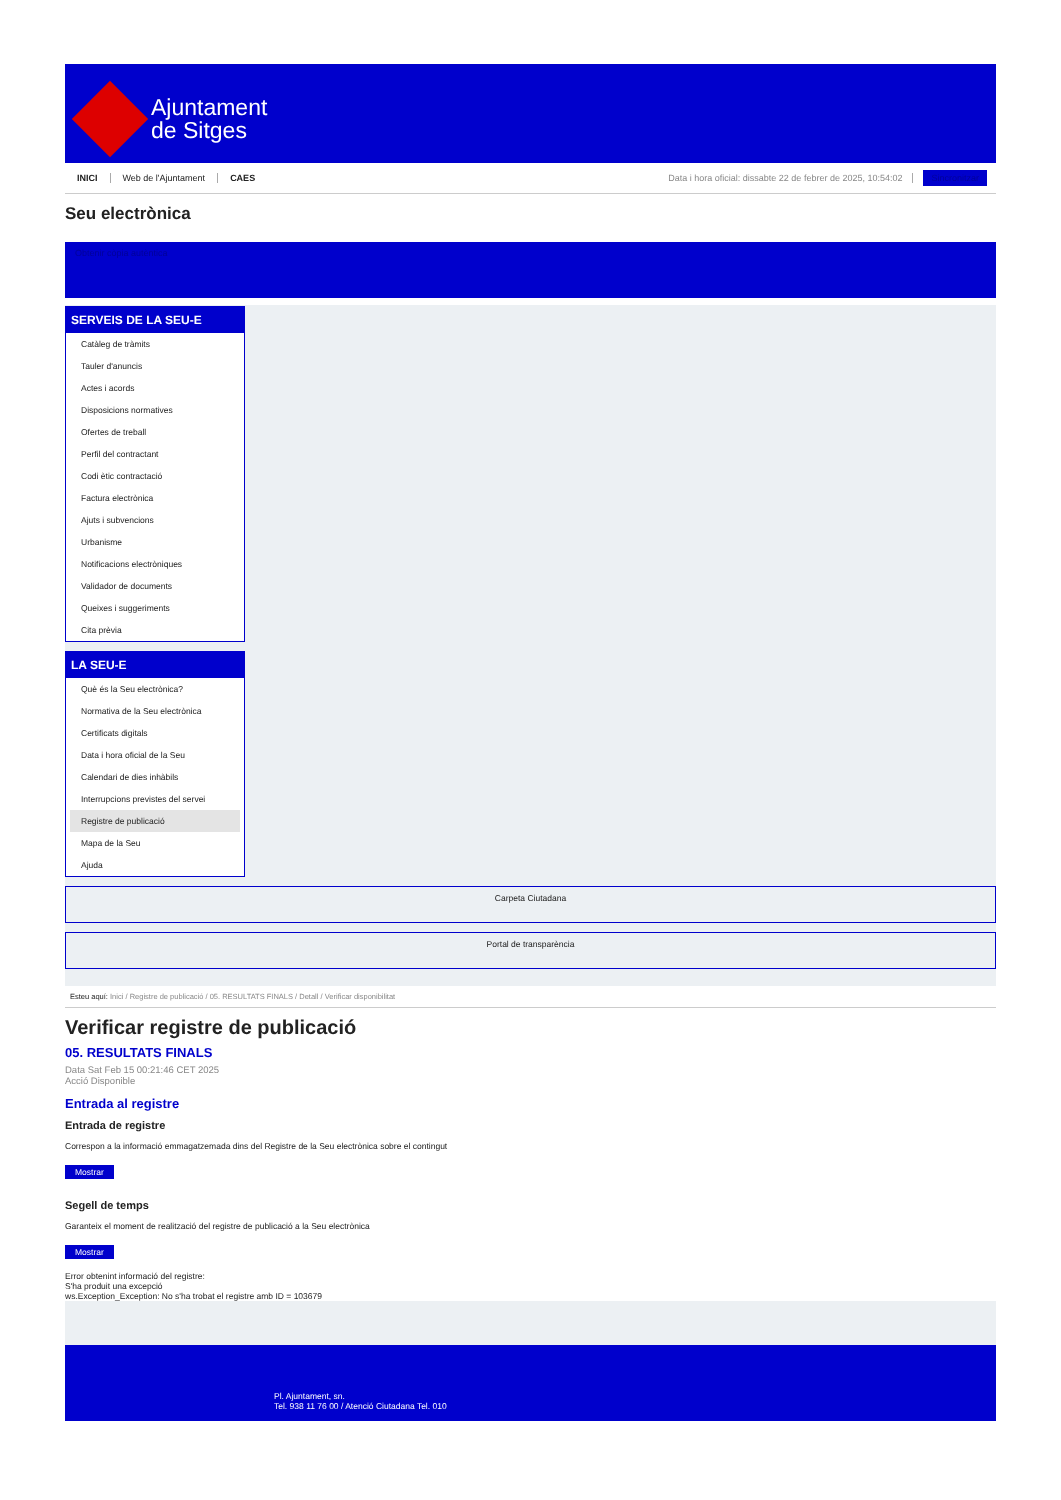Ajuntament
de Sitges
INICI Web de l'Ajuntament CAES Data i hora oficial: dissabte 22 de febrer de 2025, 10:54:02 Sincronitzar
Seu electrònica
Obtenir còpia autèntica
SERVEIS DE LA SEU-E
Catàleg de tràmits
Tauler d'anuncis
Actes i acords
Disposicions normatives
Ofertes de treball
Perfil del contractant
Codi ètic contractació
Factura electrònica
Ajuts i subvencions
Urbanisme
Notificacions electròniques
Validador de documents
Queixes i suggeriments
Cita prèvia
LA SEU-E
Què és la Seu electrònica?
Normativa de la Seu electrònica
Certificats digitals
Data i hora oficial de la Seu
Calendari de dies inhàbils
Interrupcions previstes del servei
Registre de publicació
Mapa de la Seu
Ajuda
Carpeta Ciutadana
Portal de transparència
Esteu aquí: Inici / Registre de publicació / 05. RESULTATS FINALS / Detall / Verificar disponibilitat
Verificar registre de publicació
05. RESULTATS FINALS
Data Sat Feb 15 00:21:46 CET 2025
Acció Disponible
Entrada al registre
Entrada de registre
Correspon a la informació emmagatzemada dins del Registre de la Seu electrònica sobre el contingut
Mostrar
Segell de temps
Garanteix el moment de realització del registre de publicació a la Seu electrònica
Mostrar
Error obtenint informació del registre:
S'ha produit una excepció
ws.Exception_Exception: No s'ha trobat el registre amb ID = 103679
Pl. Ajuntament, sn.
Tel. 938 11 76 00 / Atenció Ciutadana Tel. 010